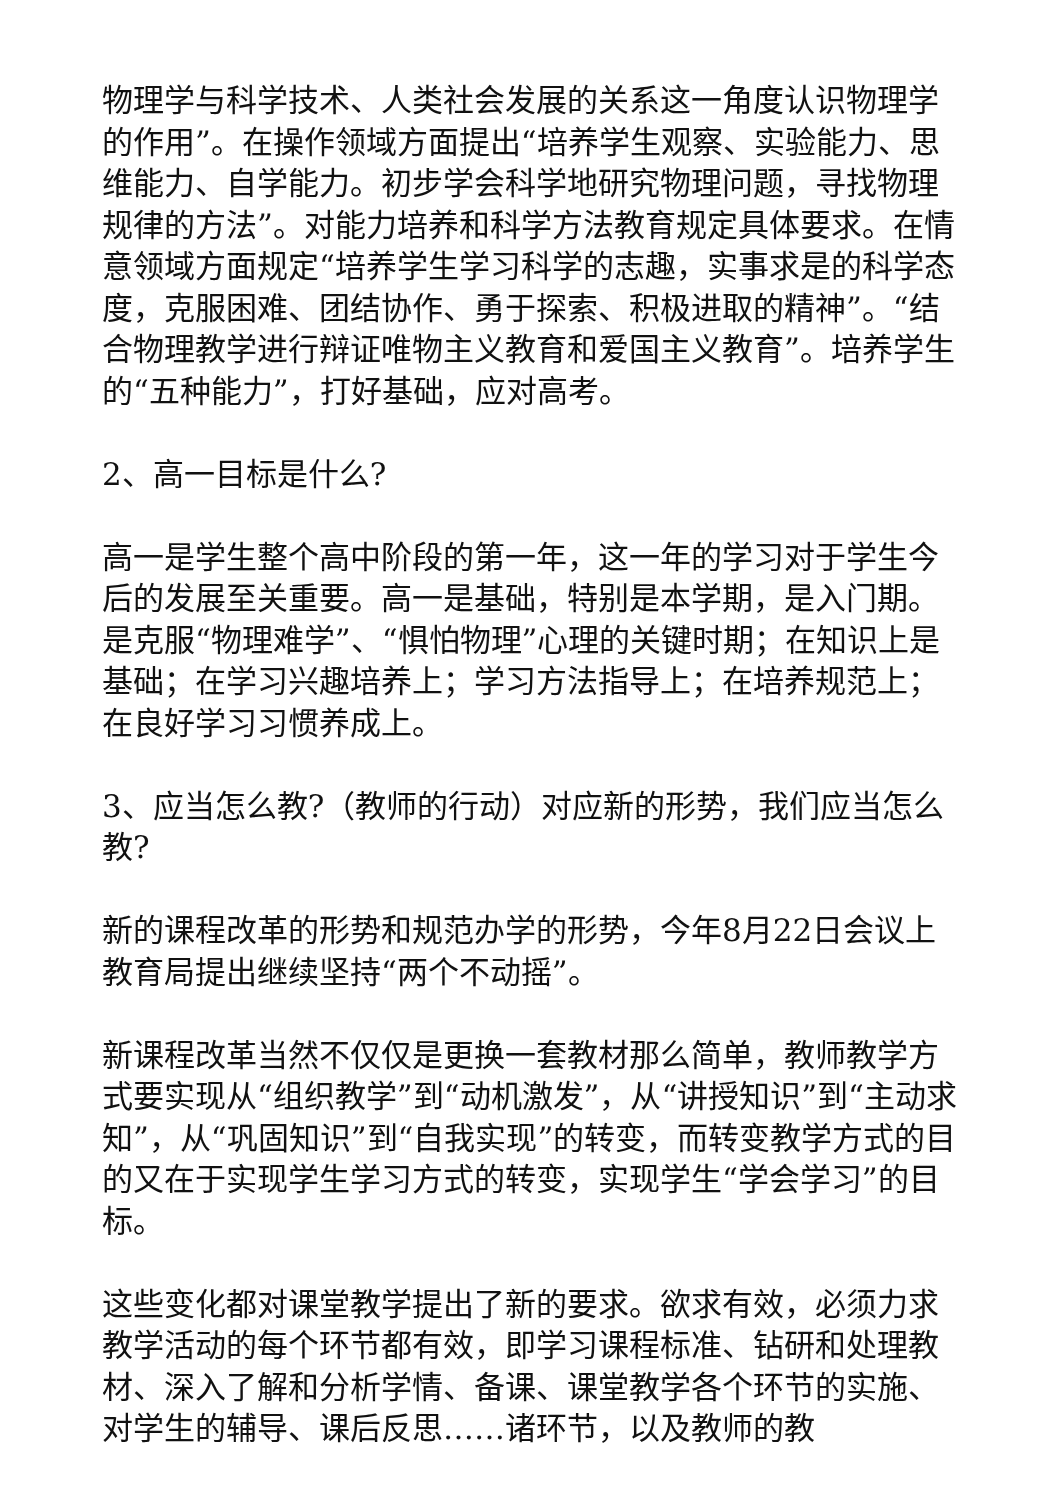物理学与科学技术、人类社会发展的关系这一角度认识物理学的作用”。在操作领域方面提出“培养学生观察、实验能力、思维能力、自学能力。初步学会科学地研究物理问题，寻找物理规律的方法”。对能力培养和科学方法教育规定具体要求。在情意领域方面规定“培养学生学习科学的志趣，实事求是的科学态度，克服困难、团结协作、勇于探索、积极进取的精神”。“结合物理教学进行辩证唯物主义教育和爱国主义教育”。培养学生的“五种能力”，打好基础，应对高考。
2、高一目标是什么?
高一是学生整个高中阶段的第一年，这一年的学习对于学生今后的发展至关重要。高一是基础，特别是本学期，是入门期。是克服“物理难学”、“惧怕物理”心理的关键时期；在知识上是基础；在学习兴趣培养上；学习方法指导上；在培养规范上；在良好学习习惯养成上。
3、应当怎么教?（教师的行动）对应新的形势，我们应当怎么教?
新的课程改革的形势和规范办学的形势，今年8月22日会议上教育局提出继续坚持“两个不动摇”。
新课程改革当然不仅仅是更换一套教材那么简单，教师教学方式要实现从“组织教学”到“动机激发”，从“讲授知识”到“主动求知”，从“巩固知识”到“自我实现”的转变，而转变教学方式的目的又在于实现学生学习方式的转变，实现学生“学会学习”的目标。
这些变化都对课堂教学提出了新的要求。欲求有效，必须力求教学活动的每个环节都有效，即学习课程标准、钻研和处理教材、深入了解和分析学情、备课、课堂教学各个环节的实施、对学生的辅导、课后反思……诸环节，以及教师的教